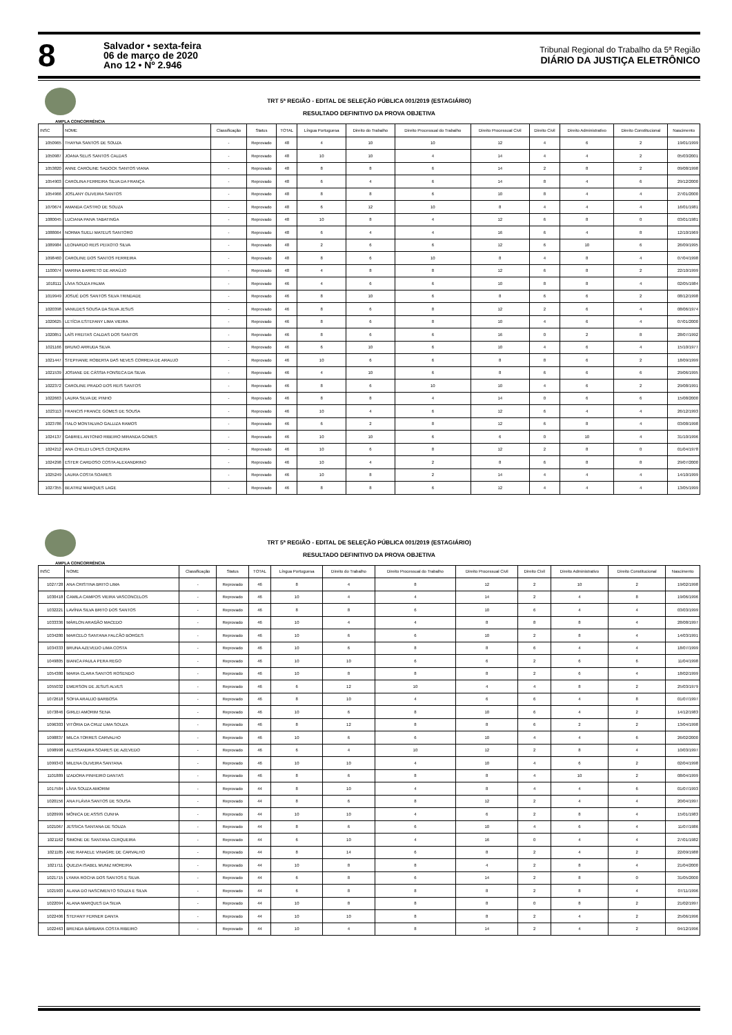8
Salvador • sexta-feira
06 de março de 2020
Ano 12 • Nº 2.946
Tribunal Regional do Trabalho da 5ª Região
DIÁRIO DA JUSTIÇA ELETRÔNICO
TRT 5ª REGIÃO - EDITAL DE SELEÇÃO PÚBLICA 001/2019 (ESTAGIÁRIO)
RESULTADO DEFINITIVO DA PROVA OBJETIVA
AMPLA CONCORRÊNCIA
| INSC | NOME | Classificação | Status | TOTAL | Língua Portuguesa | Direito do Trabalho | Direito Processual do Trabalho | Direito Processual Civil | Direito Civil | Direito Administrativo | Direito Constitucional | Nascimento |
| --- | --- | --- | --- | --- | --- | --- | --- | --- | --- | --- | --- | --- |
| 1050965 | THAYNA SANTOS DE SOUZA | - | Reprovado | 48 | 4 | 10 | 10 | 12 | 4 | 6 | 2 | 19/01/1999 |
| 1050987 | JOANA SELIS SANTOS CALDAS | - | Reprovado | 48 | 10 | 10 | 4 | 14 | 4 | 4 | 2 | 05/03/2001 |
| 1053820 | ANNE CAROLINE SADOCK SANTOS VIANA | - | Reprovado | 48 | 8 | 8 | 6 | 14 | 2 | 8 | 2 | 09/08/1998 |
| 1054903 | CAROLINA FERREIRA SILVA DA FRANÇA | - | Reprovado | 48 | 6 | 4 | 6 | 14 | 8 | 4 | 6 | 29/12/2000 |
| 1054966 | JOSLANY OLIVEIRA SANTOS | - | Reprovado | 48 | 8 | 8 | 6 | 10 | 8 | 4 | 4 | 27/01/2000 |
| 1070674 | AMANDA CASTRO DE SOUZA | - | Reprovado | 48 | 6 | 12 | 10 | 8 | 4 | 4 | 4 | 16/01/1981 |
| 1080045 | LUCIANA PAIVA TABATINGA | - | Reprovado | 48 | 10 | 8 | 4 | 12 | 6 | 8 | 0 | 03/01/1981 |
| 1088064 | NORMA SUELI MATEUS SANTORO | - | Reprovado | 48 | 6 | 4 | 4 | 16 | 6 | 4 | 8 | 12/10/1969 |
| 1089984 | LEONARDO REIS PEIXOTO SILVA | - | Reprovado | 48 | 2 | 6 | 6 | 12 | 6 | 10 | 6 | 26/09/1995 |
| 1098460 | CAROLINE DOS SANTOS FERREIRA | - | Reprovado | 48 | 8 | 6 | 10 | 8 | 4 | 8 | 4 | 07/04/1998 |
| 1100074 | MARINA BARRETO DE ARAÚJO | - | Reprovado | 48 | 4 | 8 | 8 | 12 | 6 | 8 | 2 | 22/10/1999 |
| 1018111 | LÍVIA SOUZA PALMA | - | Reprovado | 46 | 4 | 6 | 6 | 10 | 8 | 8 | 4 | 02/05/1984 |
| 1019949 | JOSUÉ DOS SANTOS SILVA TRINDADE | - | Reprovado | 46 | 8 | 10 | 6 | 8 | 6 | 6 | 2 | 08/12/1998 |
| 1020398 | VANILDES SOUSA DA SILVA JESUS | - | Reprovado | 46 | 8 | 6 | 8 | 12 | 2 | 6 | 4 | 08/06/1974 |
| 1020625 | LETÍCIA ESTEFANY LIMA VIEIRA | - | Reprovado | 46 | 8 | 6 | 8 | 10 | 4 | 6 | 4 | 07/01/2000 |
| 1020851 | LAÍS FREITAS CALDAS DOS SANTOS | - | Reprovado | 46 | 8 | 6 | 6 | 16 | 0 | 2 | 8 | 28/07/1992 |
| 1021166 | BRUNO ARRUDA SILVA | - | Reprovado | 46 | 6 | 10 | 6 | 10 | 4 | 6 | 4 | 15/10/1977 |
| 1021447 | STEPHANIE ROBERTA DAS NEVES CORREIA DE ARAUJO | - | Reprovado | 46 | 10 | 6 | 6 | 8 | 8 | 6 | 2 | 18/09/1999 |
| 1021539 | JOSIANE DE CÁSSIA FONSECA DA SILVA | - | Reprovado | 46 | 4 | 10 | 6 | 8 | 6 | 6 | 6 | 29/06/1995 |
| 1022372 | CAROLINE PRADO DOS REIS SANTOS | - | Reprovado | 46 | 8 | 6 | 10 | 10 | 4 | 6 | 2 | 29/08/1991 |
| 1022663 | LAURA SILVA DE PINHO | - | Reprovado | 46 | 8 | 8 | 4 | 14 | 0 | 6 | 6 | 15/08/2000 |
| 1023113 | FRANCIS FRANCE GOMES DE SOUSA | - | Reprovado | 46 | 10 | 4 | 6 | 12 | 6 | 4 | 4 | 26/12/1993 |
| 1023786 | ITALO MONTALVAO GALLIZA RAMOS | - | Reprovado | 46 | 6 | 2 | 8 | 12 | 6 | 8 | 4 | 03/08/1998 |
| 1024137 | GABRIEL ANTONIO RIBEIRO MIRANDA GOMES | - | Reprovado | 46 | 10 | 10 | 6 | 6 | 0 | 10 | 4 | 31/10/1996 |
| 1024212 | ANA CHELEI LOPES CERQUEIRA | - | Reprovado | 46 | 10 | 6 | 8 | 12 | 2 | 8 | 0 | 01/04/1978 |
| 1024298 | ESTER CARDOSO COSTA ALEXANDRINO | - | Reprovado | 46 | 10 | 4 | 2 | 8 | 6 | 8 | 8 | 29/07/2000 |
| 1025249 | LAURA COSTA SOARES | - | Reprovado | 46 | 10 | 8 | 2 | 14 | 4 | 4 | 4 | 14/10/1999 |
| 1027355 | BEATRIZ MARQUES LAGE | - | Reprovado | 46 | 8 | 8 | 6 | 12 | 4 | 4 | 4 | 13/05/1999 |
TRT 5ª REGIÃO - EDITAL DE SELEÇÃO PÚBLICA 001/2019 (ESTAGIÁRIO)
RESULTADO DEFINITIVO DA PROVA OBJETIVA
AMPLA CONCORRÊNCIA
| INSC | NOME | Classificação | Status | TOTAL | Língua Portuguesa | Direito do Trabalho | Direito Processual do Trabalho | Direito Processual Civil | Direito Civil | Direito Administrativo | Direito Constitucional | Nascimento |
| --- | --- | --- | --- | --- | --- | --- | --- | --- | --- | --- | --- | --- |
| 1027728 | ANA CRISTINA BRITO LIMA | - | Reprovado | 46 | 8 | 4 | 8 | 12 | 2 | 10 | 2 | 19/02/1998 |
| 1030418 | CAMILA CAMPOS VIEIRA VASCONCELOS | - | Reprovado | 46 | 10 | 4 | 4 | 14 | 2 | 4 | 8 | 19/06/1996 |
| 1032221 | LAVÍNIA SILVA BRITO DOS SANTOS | - | Reprovado | 46 | 8 | 8 | 6 | 10 | 6 | 4 | 4 | 03/03/1999 |
| 1033336 | MÁRLON ARAGÃO MACEDO | - | Reprovado | 46 | 10 | 4 | 4 | 8 | 8 | 8 | 4 | 28/08/1997 |
| 1034280 | MARCELO SANTANA FALCÃO BORGES | - | Reprovado | 46 | 10 | 6 | 6 | 10 | 2 | 8 | 4 | 14/03/1991 |
| 1034333 | BRUNA AZEVEDO LIMA COSTA | - | Reprovado | 46 | 10 | 6 | 8 | 8 | 6 | 4 | 4 | 18/07/1999 |
| 1049805 | BIANCA PAULA PERA REGO | - | Reprovado | 46 | 10 | 10 | 6 | 6 | 2 | 6 | 6 | 11/04/1998 |
| 1054380 | MARIA CLARA SANTOS ROSENDO | - | Reprovado | 46 | 10 | 8 | 8 | 8 | 2 | 6 | 4 | 18/02/1999 |
| 1055032 | EMERSON DE JESUS ALVES | - | Reprovado | 46 | 6 | 12 | 10 | 4 | 4 | 8 | 2 | 25/03/1979 |
| 1072618 | SOFIA ARAUJO BARBOSA | - | Reprovado | 46 | 8 | 10 | 4 | 6 | 6 | 4 | 8 | 01/07/1997 |
| 1073846 | GIRLEI AMORIM SENA | - | Reprovado | 46 | 10 | 6 | 8 | 10 | 6 | 4 | 2 | 14/12/1983 |
| 1096303 | VITÓRIA DA CRUZ LIMA SOUZA | - | Reprovado | 46 | 8 | 12 | 8 | 8 | 6 | 2 | 2 | 13/04/1998 |
| 1098837 | MILCA TORRES CARVALHO | - | Reprovado | 46 | 10 | 6 | 6 | 10 | 4 | 4 | 6 | 26/02/2000 |
| 1098998 | ALESSANDRA SOARES DE AZEVEDO | - | Reprovado | 46 | 6 | 4 | 10 | 12 | 2 | 8 | 4 | 10/03/1997 |
| 1099343 | MILENA OLIVEIRA SANTANA | - | Reprovado | 46 | 10 | 10 | 4 | 10 | 4 | 6 | 2 | 02/04/1998 |
| 1101889 | IZADORA PINHEIRO DANTAS | - | Reprovado | 46 | 8 | 6 | 8 | 8 | 4 | 10 | 2 | 08/04/1999 |
| 1017584 | LÍVIA SOUZA AMORIM | - | Reprovado | 44 | 8 | 10 | 4 | 8 | 4 | 4 | 6 | 01/07/1993 |
| 1020156 | ANA FLÁVIA SANTOS DE SOUSA | - | Reprovado | 44 | 8 | 6 | 8 | 12 | 2 | 4 | 4 | 20/04/1997 |
| 1020999 | MÔNICA DE ASSIS CUNHA | - | Reprovado | 44 | 10 | 10 | 4 | 6 | 2 | 8 | 4 | 15/01/1983 |
| 1021067 | JESSICA SANTANA DE SOUZA | - | Reprovado | 44 | 8 | 6 | 6 | 10 | 4 | 6 | 4 | 11/07/1986 |
| 1021162 | SIMONE DE SANTANA CERQUEIRA | - | Reprovado | 44 | 6 | 10 | 4 | 16 | 0 | 4 | 4 | 27/01/1982 |
| 1021185 | ANE RAFAELE VINAGRE DE CARVALHO | - | Reprovado | 44 | 8 | 14 | 6 | 8 | 2 | 4 | 2 | 22/09/1988 |
| 1021711 | QUEZIA ISABEL MUNIZ MOREIRA | - | Reprovado | 44 | 10 | 8 | 8 | 4 | 2 | 8 | 4 | 21/04/2000 |
| 1021715 | LYARA ROCHA DOS SANTOS E SILVA | - | Reprovado | 44 | 6 | 8 | 6 | 14 | 2 | 8 | 0 | 31/05/2000 |
| 1021903 | ALANA DO NASCIMENTO SOUZA E SILVA | - | Reprovado | 44 | 6 | 8 | 8 | 8 | 2 | 8 | 4 | 07/11/1996 |
| 1022094 | ALANA MARQUES DA SILVA | - | Reprovado | 44 | 10 | 8 | 8 | 8 | 0 | 8 | 2 | 21/02/1997 |
| 1022406 | STEFANY FERNER DANTA | - | Reprovado | 44 | 10 | 10 | 8 | 8 | 2 | 4 | 2 | 25/06/1996 |
| 1022463 | BRENDA BÁRBARA COSTA RIBEIRO | - | Reprovado | 44 | 10 | 4 | 8 | 14 | 2 | 4 | 2 | 04/12/1996 |